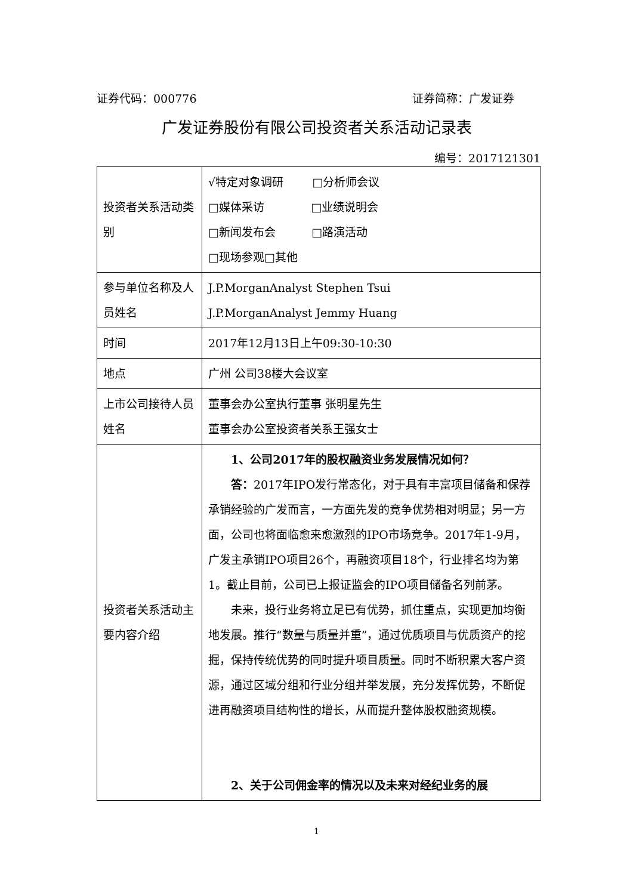证券代码：000776 证券简称：广发证券
广发证券股份有限公司投资者关系活动记录表
编号：2017121301
| 投资者关系活动类别 | √特定对象调研 □分析师会议 □媒体采访 □业绩说明会 □新闻发布会 □路演活动 □现场参观□其他 |
| 参与单位名称及人员姓名 | J.P.MorganAnalyst Stephen Tsui J.P.MorganAnalyst Jemmy Huang |
| 时间 | 2017年12月13日上午09:30-10:30 |
| 地点 | 广州 公司38楼大会议室 |
| 上市公司接待人员姓名 | 董事会办公室执行董事 张明星先生 董事会办公室投资者关系王强女士 |
| 投资者关系活动主要内容介绍 | 1、公司2017年的股权融资业务发展情况如何？ 答： 2017年IPO发行常态化，对于具有丰富项目储备和保荐承销经验的广发而言，一方面先发的竞争优势相对明显；另一方面，公司也将面临愈来愈激烈的IPO市场竞争。2017年1-9月，广发主承销IPO项目26个，再融资项目18个，行业排名均为第1。截止目前，公司已上报证监会的IPO项目储备名列前茅。 未来，投行业务将立足已有优势，抓住重点，实现更加均衡地发展。推行“数量与质量并重”，通过优质项目与优质资产的挖掘，保持传统优势的同时提升项目质量。同时不断积累大客户资源，通过区域分组和行业分组并举发展，充分发挥优势，不断促进再融资项目结构性的增长，从而提升整体股权融资规模。 2、关于公司佣金率的情况以及未来对经纪业务的展 |
1